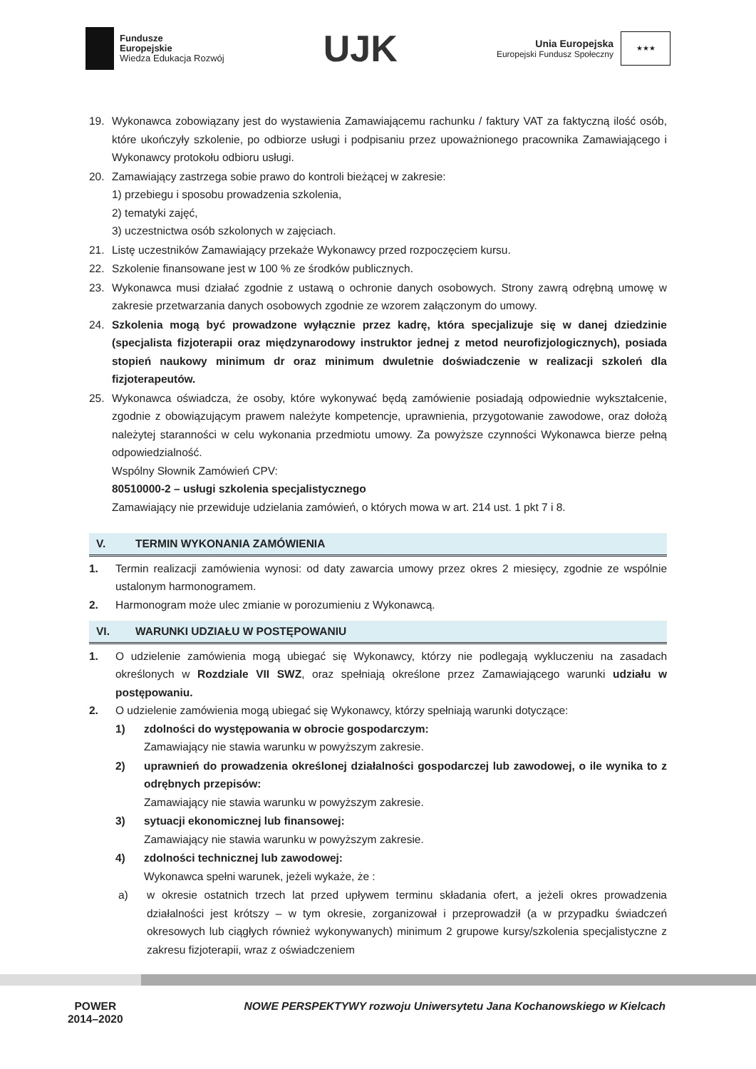Fundusze
Europejskie
Wiedza Edukacja Rozwój
UJK
Unia Europejska
Europejski Fundusz Społeczny
★★★
19. Wykonawca zobowiązany jest do wystawienia Zamawiającemu rachunku / faktury VAT za faktyczną ilość osób, które ukończyły szkolenie, po odbiorze usługi i podpisaniu przez upoważnionego pracownika Zamawiającego i Wykonawcy protokołu odbioru usługi.
20. Zamawiający zastrzega sobie prawo do kontroli bieżącej w zakresie:
1) przebiegu i sposobu prowadzenia szkolenia,
2) tematyki zajęć,
3) uczestnictwa osób szkolonych w zajęciach.
21. Listę uczestników Zamawiający przekaże Wykonawcy przed rozpoczęciem kursu.
22. Szkolenie finansowane jest w 100 % ze środków publicznych.
23. Wykonawca musi działać zgodnie z ustawą o ochronie danych osobowych. Strony zawrą odrębną umowę w zakresie przetwarzania danych osobowych zgodnie ze wzorem załączonym do umowy.
24. Szkolenia mogą być prowadzone wyłącznie przez kadrę, która specjalizuje się w danej dziedzinie (specjalista fizjoterapii oraz międzynarodowy instruktor jednej z metod neurofizjologicznych), posiada stopień naukowy minimum dr oraz minimum dwuletnie doświadczenie w realizacji szkoleń dla fizjoterapeutów.
25. Wykonawca oświadcza, że osoby, które wykonywać będą zamówienie posiadają odpowiednie wykształcenie, zgodnie z obowiązującym prawem należyte kompetencje, uprawnienia, przygotowanie zawodowe, oraz dołożą należytej staranności w celu wykonania przedmiotu umowy. Za powyższe czynności Wykonawca bierze pełną odpowiedzialność.
Wspólny Słownik Zamówień CPV:
80510000-2 – usługi szkolenia specjalistycznego
Zamawiający nie przewiduje udzielania zamówień, o których mowa w art. 214 ust. 1 pkt 7 i 8.
V. TERMIN WYKONANIA ZAMÓWIENIA
1. Termin realizacji zamówienia wynosi: od daty zawarcia umowy przez okres 2 miesięcy, zgodnie ze wspólnie ustalonym harmonogramem.
2. Harmonogram może ulec zmianie w porozumieniu z Wykonawcą.
VI. WARUNKI UDZIAŁU W POSTĘPOWANIU
1. O udzielenie zamówienia mogą ubiegać się Wykonawcy, którzy nie podlegają wykluczeniu na zasadach określonych w Rozdziale VII SWZ, oraz spełniają określone przez Zamawiającego warunki udziału w postępowaniu.
2. O udzielenie zamówienia mogą ubiegać się Wykonawcy, którzy spełniają warunki dotyczące:
1) zdolności do występowania w obrocie gospodarczym:
Zamawiający nie stawia warunku w powyższym zakresie.
2) uprawnień do prowadzenia określonej działalności gospodarczej lub zawodowej, o ile wynika to z odrębnych przepisów:
Zamawiający nie stawia warunku w powyższym zakresie.
3) sytuacji ekonomicznej lub finansowej:
Zamawiający nie stawia warunku w powyższym zakresie.
4) zdolności technicznej lub zawodowej:
Wykonawca spełni warunek, jeżeli wykaże, że :
a) w okresie ostatnich trzech lat przed upływem terminu składania ofert, a jeżeli okres prowadzenia działalności jest krótszy – w tym okresie, zorganizował i przeprowadził (a w przypadku świadczeń okresowych lub ciągłych również wykonywanych) minimum 2 grupowe kursy/szkolenia specjalistyczne z zakresu fizjoterapii, wraz z oświadczeniem
POWER
2014–2020 NOWE PERSPEKTYWY rozwoju Uniwersytetu Jana Kochanowskiego w Kielcach